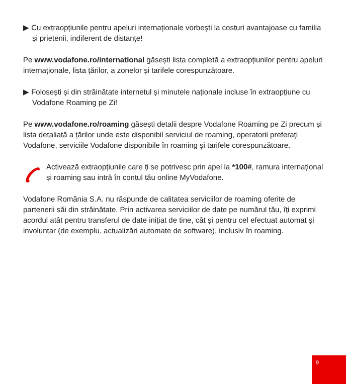▶ Cu extraopțiunile pentru apeluri internaționale vorbești la costuri avantajoase cu familia și prietenii, indiferent de distanțe!
Pe www.vodafone.ro/international găsești lista completă a extraopțiunilor pentru apeluri internaționale, lista țărilor, a zonelor și tarifele corespunzătoare.
▶ Folosești și din străinătate internetul și minutele naționale incluse în extraopțiune cu Vodafone Roaming pe Zi!
Pe www.vodafone.ro/roaming găsești detalii despre Vodafone Roaming pe Zi precum și lista detaliată a țărilor unde este disponibil serviciul de roaming, operatorii preferați Vodafone, serviciile Vodafone disponibile în roaming și tarifele corespunzătoare.
Activează extraopțiunile care ți se potrivesc prin apel la *100#, ramura internațional și roaming sau intră în contul tău online MyVodafone.
Vodafone România S.A. nu răspunde de calitatea serviciilor de roaming oferite de partenerii săi din străinătate. Prin activarea serviciilor de date pe numărul tău, îți exprimi acordul atât pentru transferul de date inițiat de tine, cât și pentru cel efectuat automat și involuntar (de exemplu, actualizări automate de software), inclusiv în roaming.
9